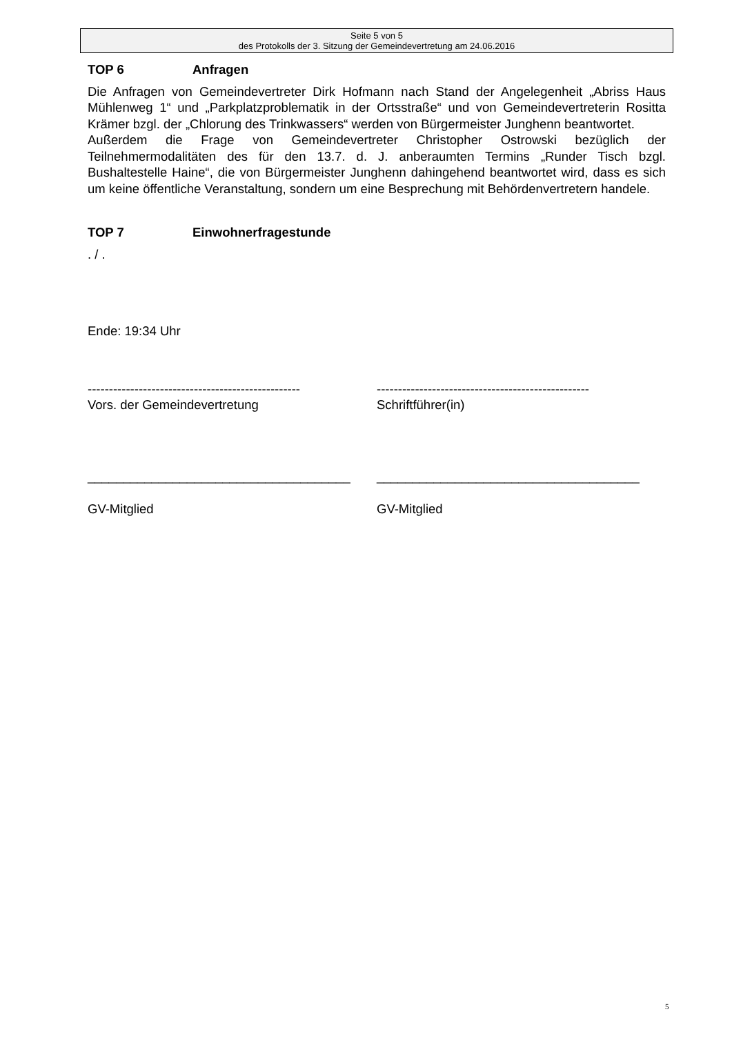Seite 5 von 5
des Protokolls der 3. Sitzung der Gemeindevertretung am 24.06.2016
TOP 6 Anfragen
Die Anfragen von Gemeindevertreter Dirk Hofmann nach Stand der Angelegenheit „Abriss Haus Mühlenweg 1“ und „Parkplatzproblematik in der Ortsstraße“ und von Gemeindevertreterin Rositta Krämer bzgl. der „Chlorung des Trinkwassers“ werden von Bürgermeister Junghenn beantwortet.
Außerdem die Frage von Gemeindevertreter Christopher Ostrowski bezüglich der Teilnehmermodalitäten des für den 13.7. d. J. anberaumten Termins „Runder Tisch bzgl. Bushaltestelle Haine“, die von Bürgermeister Junghenn dahingehend beantwortet wird, dass es sich um keine öffentliche Veranstaltung, sondern um eine Besprechung mit Behördenvertretern handele.
TOP 7 Einwohnerfragestunde
. / .
Ende: 19:34 Uhr
--------------------------------------------------
Vors. der Gemeindevertretung
--------------------------------------------------
Schriftführer(in)
_____________________________________
GV-Mitglied
_____________________________________
GV-Mitglied
5